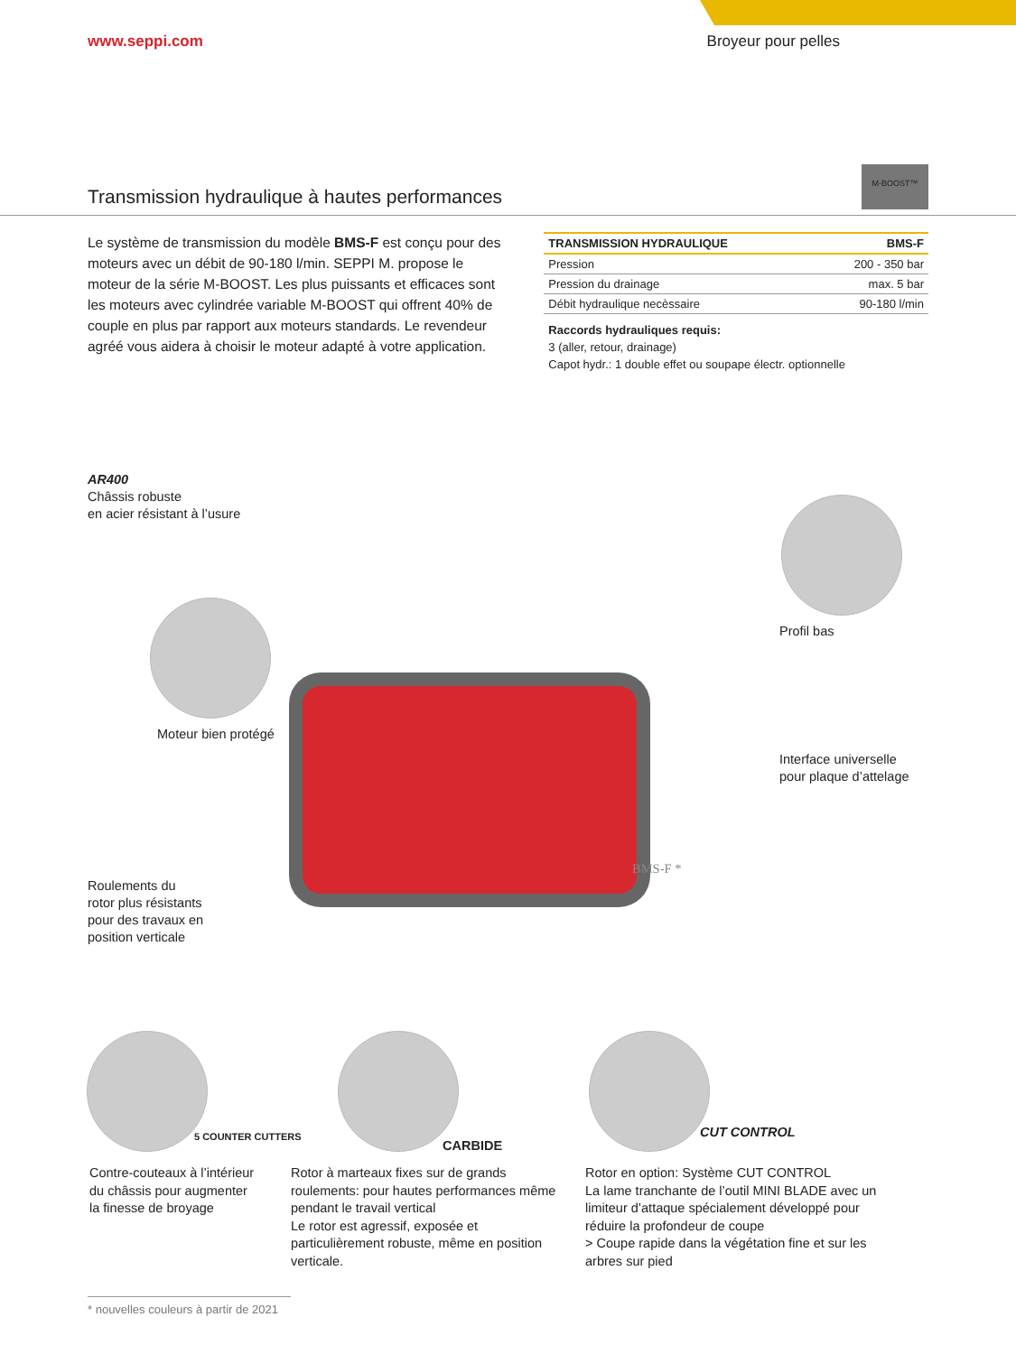www.seppi.com Broyeur pour pelles
M-BOOST™
Transmission hydraulique à hautes performances
Le système de transmission du modèle BMS-F est conçu pour des moteurs avec un débit de 90-180 l/min. SEPPI M. propose le moteur de la série M-BOOST. Les plus puissants et efficaces sont les moteurs avec cylindrée variable M-BOOST qui offrent 40% de couple en plus par rapport aux moteurs standards. Le revendeur agréé vous aidera à choisir le moteur adapté à votre application.
| TRANSMISSION HYDRAULIQUE | BMS-F |
| --- | --- |
| Pression | 200 - 350 bar |
| Pression du drainage | max. 5 bar |
| Débit hydraulique necèssaire | 90-180 l/min |
Raccords hydrauliques requis:
3 (aller, retour, drainage)
Capot hydr.: 1 double effet ou soupape électr. optionnelle
AR400
Châssis robuste
en acier résistant à l’usure
Profil bas
Moteur bien protégé
Interface universelle
pour plaque d’attelage
BMS-F *
Roulements du
rotor plus résistants
pour des travaux en
position verticale
5 COUNTER CUTTERS
CARBIDE
CUT CONTROL
Contre-couteaux à l’intérieur du châssis pour augmenter la finesse de broyage
Rotor à marteaux fixes sur de grands roulements: pour hautes performances même pendant le travail vertical
Le rotor est agressif, exposée et particulièrement robuste, même en position verticale.
Rotor en option: Système CUT CONTROL
La lame tranchante de l’outil MINI BLADE avec un limiteur d’attaque spécialement développé pour réduire la profondeur de coupe
> Coupe rapide dans la végétation fine et sur les arbres sur pied
* nouvelles couleurs à partir de 2021